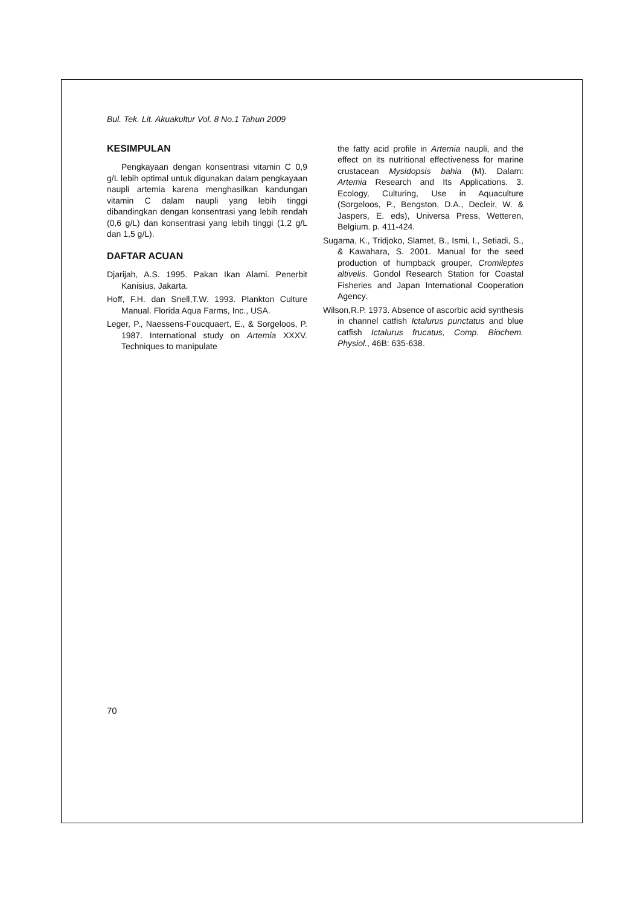Bul. Tek. Lit. Akuakultur Vol. 8 No.1 Tahun 2009
KESIMPULAN
Pengkayaan dengan konsentrasi vitamin C 0,9 g/L lebih optimal untuk digunakan dalam pengkayaan naupli artemia karena menghasilkan kandungan vitamin C dalam naupli yang lebih tinggi dibandingkan dengan konsentrasi yang lebih rendah (0,6 g/L) dan konsentrasi yang lebih tinggi (1,2 g/L dan 1,5 g/L).
DAFTAR ACUAN
Djarijah, A.S. 1995. Pakan Ikan Alami. Penerbit Kanisius, Jakarta.
Hoff, F.H. dan Snell,T.W. 1993. Plankton Culture Manual. Florida Aqua Farms, Inc., USA.
Leger, P., Naessens-Foucquaert, E., & Sorgeloos, P. 1987. International study on Artemia XXXV. Techniques to manipulate
the fatty acid profile in Artemia naupli, and the effect on its nutritional effectiveness for marine crustacean Mysidopsis bahia (M). Dalam: Artemia Research and Its Applications. 3. Ecology, Culturing, Use in Aquaculture (Sorgeloos, P., Bengston, D.A., Decleir, W. & Jaspers, E. eds), Universa Press, Wetteren, Belgium. p. 411-424.
Sugama, K., Tridjoko, Slamet, B., Ismi, I., Setiadi, S., & Kawahara, S. 2001. Manual for the seed production of humpback grouper, Cromileptes altivelis. Gondol Research Station for Coastal Fisheries and Japan International Cooperation Agency.
Wilson,R.P. 1973. Absence of ascorbic acid synthesis in channel catfish Ictalurus punctatus and blue catfish Ictalurus frucatus, Comp. Biochem. Physiol., 46B: 635-638.
70